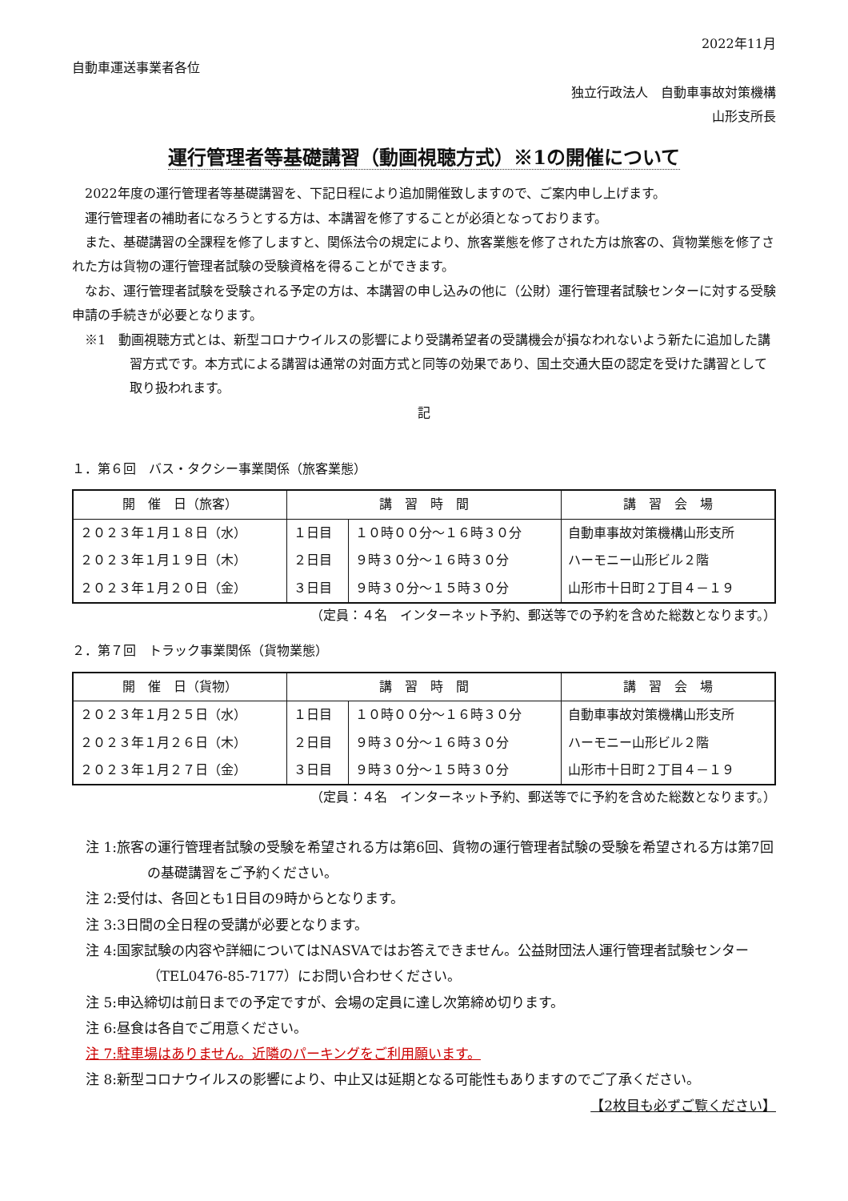2022年11月
自動車運送事業者各位
独立行政法人　自動車事故対策機構
山形支所長
運行管理者等基礎講習（動画視聴方式）※1の開催について
2022年度の運行管理者等基礎講習を、下記日程により追加開催致しますので、ご案内申し上げます。
運行管理者の補助者になろうとする方は、本講習を修了することが必須となっております。
また、基礎講習の全課程を修了しますと、関係法令の規定により、旅客業態を修了された方は旅客の、貨物業態を修了された方は貨物の運行管理者試験の受験資格を得ることができます。
なお、運行管理者試験を受験される予定の方は、本講習の申し込みの他に（公財）運行管理者試験センターに対する受験申請の手続きが必要となります。
※1　動画視聴方式とは、新型コロナウイルスの影響により受講希望者の受講機会が損なわれないよう新たに追加した講習方式です。本方式による講習は通常の対面方式と同等の効果であり、国土交通大臣の認定を受けた講習として取り扱われます。
記
１．第６回　バス・タクシー事業関係（旅客業態）
| 開 催 日（旅客） | 講 習 時 間 | | 講 習 会 場 |
| --- | --- | --- | --- |
| ２０２３年１月１８日（水） | １日目 | １０時００分～１６時３０分 | 自動車事故対策機構山形支所 |
| ２０２３年１月１９日（木） | ２日目 | ９時３０分～１６時３０分 | ハーモニー山形ビル２階 |
| ２０２３年１月２０日（金） | ３日目 | ９時３０分～１５時３０分 | 山形市十日町２丁目４－１９ |
（定員：４名　インターネット予約、郵送等での予約を含めた総数となります。）
２．第７回　トラック事業関係（貨物業態）
| 開 催 日（貨物） | 講 習 時 間 | | 講 習 会 場 |
| --- | --- | --- | --- |
| ２０２３年１月２５日（水） | １日目 | １０時００分～１６時３０分 | 自動車事故対策機構山形支所 |
| ２０２３年１月２６日（木） | ２日目 | ９時３０分～１６時３０分 | ハーモニー山形ビル２階 |
| ２０２３年１月２７日（金） | ３日目 | ９時３０分～１５時３０分 | 山形市十日町２丁目４－１９ |
（定員：４名　インターネット予約、郵送等でに予約を含めた総数となります。）
注 1:旅客の運行管理者試験の受験を希望される方は第6回、貨物の運行管理者試験の受験を希望される方は第7回の基礎講習をご予約ください。
注 2:受付は、各回とも1日目の9時からとなります。
注 3:3日間の全日程の受講が必要となります。
注 4:国家試験の内容や詳細についてはNASVAではお答えできません。公益財団法人運行管理者試験センター（TEL0476-85-7177）にお問い合わせください。
注 5:申込締切は前日までの予定ですが、会場の定員に達し次第締め切ります。
注 6:昼食は各自でご用意ください。
注 7:駐車場はありません。近隣のパーキングをご利用願います。
注 8:新型コロナウイルスの影響により、中止又は延期となる可能性もありますのでご了承ください。
【2枚目も必ずご覧ください】